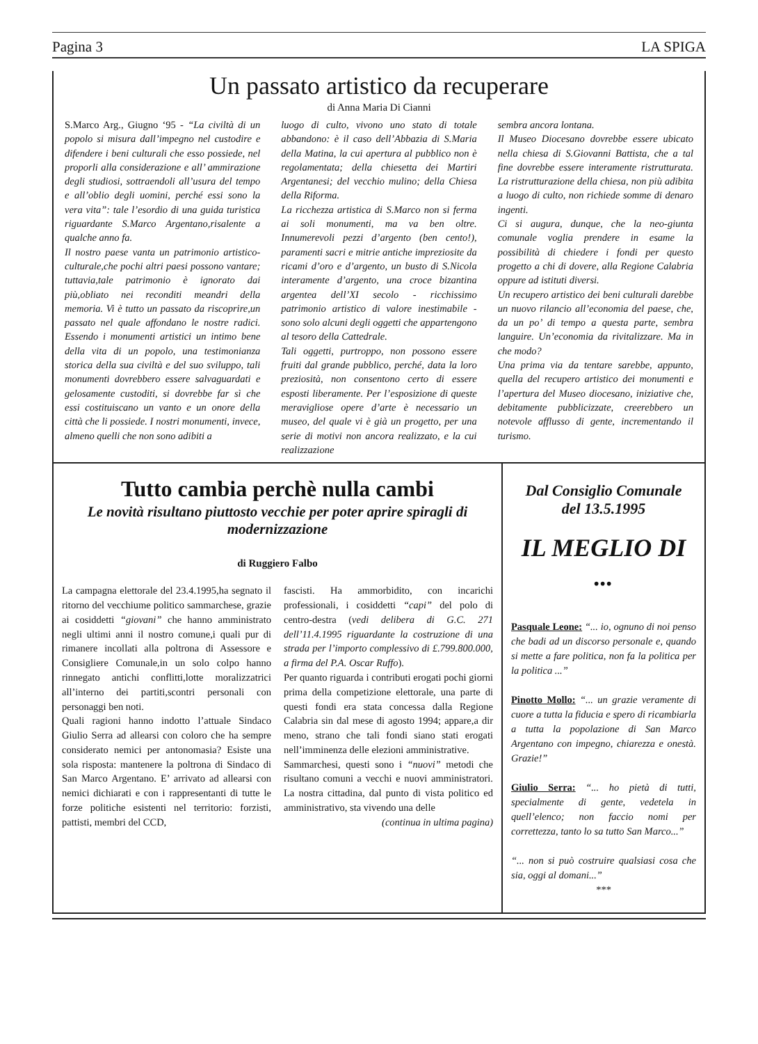Pagina 3 LA SPIGA
Un passato artistico da recuperare
di Anna Maria Di Cianni
S.Marco Arg., Giugno ‘95 - “La civiltà di un popolo si misura dall’impegno nel custodire e difendere i beni culturali che esso possiede, nel proporli alla considerazione e all’ ammirazione degli studiosi, sottraendoli all’usura del tempo e all’oblio degli uomini, perché essi sono la vera vita”: tale l’esordio di una guida turistica riguardante S.Marco Argentano,risalente a qualche anno fa.
Il nostro paese vanta un patrimonio artistico-culturale,che pochi altri paesi possono vantare; tuttavia,tale patrimonio è ignorato dai più,obliato nei reconditi meandri della memoria. Vi è tutto un passato da riscoprire,un passato nel quale affondano le nostre radici. Essendo i monumenti artistici un intimo bene della vita di un popolo, una testimonianza storica della sua civiltà e del suo sviluppo, tali monumenti dovrebbero essere salvaguardati e gelosamente custoditi, si dovrebbe far sì che essi costituiscano un vanto e un onore della città che li possiede. I nostri monumenti, invece, almeno quelli che non sono adibiti a
luogo di culto, vivono uno stato di totale abbandono: è il caso dell’Abbazia di S.Maria della Matina, la cui apertura al pubblico non è regolamentata; della chiesetta dei Martiri Argentanesi; del vecchio mulino; della Chiesa della Riforma.
La ricchezza artistica di S.Marco non si ferma ai soli monumenti, ma va ben oltre. Innumerevoli pezzi d’argento (ben cento!), paramenti sacri e mitrie antiche impreziosite da ricami d’oro e d’argento, un busto di S.Nicola interamente d’argento, una croce bizantina argentea dell’XI secolo - ricchissimo patrimonio artistico di valore inestimabile - sono solo alcuni degli oggetti che appartengono al tesoro della Cattedrale.
Tali oggetti, purtroppo, non possono essere fruiti dal grande pubblico, perché, data la loro preziosità, non consentono certo di essere esposti liberamente. Per l’esposizione di queste meravigliose opere d’arte è necessario un museo, del quale vi è già un progetto, per una serie di motivi non ancora realizzato, e la cui realizzazione
sembra ancora lontana.
Il Museo Diocesano dovrebbe essere ubicato nella chiesa di S.Giovanni Battista, che a tal fine dovrebbe essere interamente ristrutturata. La ristrutturazione della chiesa, non più adibita a luogo di culto, non richiede somme di denaro ingenti.
Ci si augura, dunque, che la neo-giunta comunale voglia prendere in esame la possibilità di chiedere i fondi per questo progetto a chi di dovere, alla Regione Calabria oppure ad istituti diversi.
Un recupero artistico dei beni culturali darebbe un nuovo rilancio all’economia del paese, che, da un po’ di tempo a questa parte, sembra languire. Un’economia da rivitalizzare. Ma in che modo?
Una prima via da tentare sarebbe, appunto, quella del recupero artistico dei monumenti e l’apertura del Museo diocesano, iniziative che, debitamente pubblicizzate, creerebbero un notevole afflusso di gente, incrementando il turismo.
Tutto cambia perchè nulla cambi
Le novità risultano piuttosto vecchie per poter aprire spiragli di modernizzazione
di Ruggiero Falbo
La campagna elettorale del 23.4.1995,ha segnato il ritorno del vecchiume politico sammarchese, grazie ai cosiddetti “giovani” che hanno amministrato negli ultimi anni il nostro comune,i quali pur di rimanere incollati alla poltrona di Assessore e Consigliere Comunale,in un solo colpo hanno rinnegato antichi conflitti,lotte moralizzatrici all’interno dei partiti,scontri personali con personaggi ben noti.
Quali ragioni hanno indotto l’attuale Sindaco Giulio Serra ad allearsi con coloro che ha sempre considerato nemici per antonomasia? Esiste una sola risposta: mantenere la poltrona di Sindaco di San Marco Argentano. E’ arrivato ad allearsi con nemici dichiarati e con i rappresentanti di tutte le forze politiche esistenti nel territorio: forzisti, pattisti, membri del CCD,
fascisti. Ha ammorbidito, con incarichi professionali, i cosiddetti “capi” del polo di centro-destra (vedi delibera di G.C. 271 dell’11.4.1995 riguardante la costruzione di una strada per l’importo complessivo di £.799.800.000, a firma del P.A. Oscar Ruffo).
Per quanto riguarda i contributi erogati pochi giorni prima della competizione elettorale, una parte di questi fondi era stata concessa dalla Regione Calabria sin dal mese di agosto 1994; appare,a dir meno, strano che tali fondi siano stati erogati nell’imminenza delle elezioni amministrative.
Sammarchesi, questi sono i “nuovi” metodi che risultano comuni a vecchi e nuovi amministratori. La nostra cittadina, dal punto di vista politico ed amministrativo, sta vivendo una delle
(continua in ultima pagina)
Dal Consiglio Comunale
del 13.5.1995
IL MEGLIO DI ...
Pasquale Leone: “... io, ognuno di noi penso che badi ad un discorso personale e, quando si mette a fare politica, non fa la politica per la politica ...”
Pinotto Mollo: “... un grazie veramente di cuore a tutta la fiducia e spero di ricambiarla a tutta la popolazione di San Marco Argentano con impegno, chiarezza e onestà. Grazie!”
Giulio Serra: “... ho pietà di tutti, specialmente di gente, vedetela in quell’elenco; non faccio nomi per correttezza, tanto lo sa tutto San Marco...”
“... non si può costruire qualsiasi cosa che sia, oggi al domani...”
***